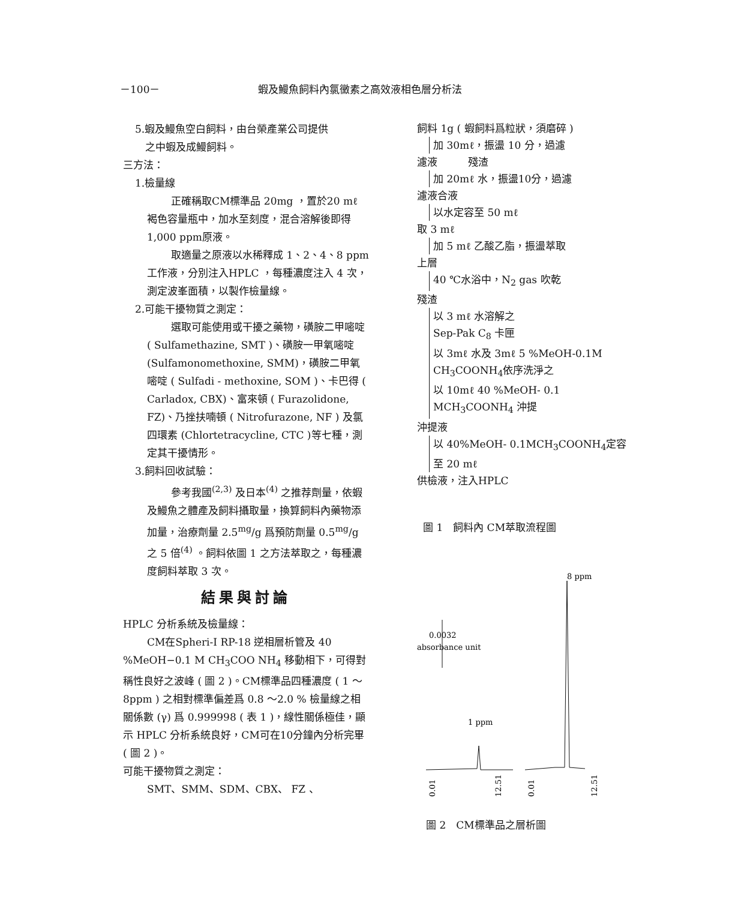－100－ 蝦及鰻魚飼料內氯黴素之高效液相色層分析法
5.蝦及鰻魚空白飼料，由台榮產業公司提供
　之中蝦及成鰻飼料。
三方法：
1.檢量線
正確稱取CM標準品 20mg ，置於20 mℓ 褐色容量瓶中，加水至刻度，混合溶解後即得 1,000 ppm原液。
取適量之原液以水稀釋成 1、2、4、8 ppm 工作液，分別注入HPLC ，每種濃度注入 4 次，測定波峯面積，以製作檢量線。
2.可能干擾物質之測定：
選取可能使用或干擾之藥物，磺胺二甲嘧啶 ( Sulfamethazine, SMT )、磺胺一甲氧嘧啶 (Sulfamonomethoxine, SMM)，磺胺二甲氧嘧啶 ( Sulfadi - methoxine, SOM )、卡巴得 ( Carladox, CBX)、富來頓 ( Furazolidone, FZ)、乃挫扶喃頓 ( Nitrofurazone, NF ) 及氯四環素 (Chlortetracycline, CTC )等七種，測定其干擾情形。
3.飼料回收試驗：
參考我國<sup>(2,3)</sup> 及日本<sup>(4)</sup> 之推荐劑量，依蝦及鰻魚之體產及飼料攝取量，換算飼料內藥物添加量，治療劑量 2.5<sup>mg</sup>/g 爲預防劑量 0.5<sup>mg</sup>/g 之 5 倍<sup>(4)</sup> 。飼料依圖 1 之方法萃取之，每種濃度飼料萃取 3 次。
結果與討論
HPLC 分析系統及檢量線：
CM在Spheri-I RP-18 逆相層析管及 40 %MeOH−0.1 M CH<sub>3</sub>COO NH<sub>4</sub> 移動相下，可得對稱性良好之波峰 ( 圖 2 )。CM標準品四種濃度 ( 1 ～ 8ppm ) 之相對標準偏差爲 0.8 ～2.0 % 檢量線之相關係數 (γ) 爲 0.999998 ( 表 1 )，線性關係極佳，顯示 HPLC 分析系統良好，CM可在10分鐘內分析完畢 ( 圖 2 )。
可能干擾物質之測定：
SMT、SMM、SDM、CBX、 FZ 、
飼料 1g ( 蝦飼料爲粒狀，須磨碎 )
加 30mℓ，振盪 10 分，過濾
濾液　　　殘渣
加 20mℓ 水，振盪10分，過濾
濾液合液
以水定容至 50 mℓ
取 3 mℓ
加 5 mℓ 乙酸乙脂，振盪萃取
上層
40 ℃水浴中，N<sub>2</sub> gas 吹乾
殘渣
以 3 mℓ 水溶解之
Sep-Pak C<sub>8</sub> 卡匣
以 3mℓ 水及 3mℓ 5 %MeOH-0.1M CH<sub>3</sub>COONH<sub>4</sub>依序洗淨之
以 10mℓ 40 %MeOH- 0.1 MCH<sub>3</sub>COONH<sub>4</sub> 沖提
沖提液
以 40%MeOH- 0.1MCH<sub>3</sub>COONH<sub>4</sub>定容至 20 mℓ
供檢液，注入HPLC
圖 1　飼料內 CM萃取流程圖
8 ppm
0.0032
absorbance unit
1 ppm
0.01
12.51
0.01
12.51
圖 2　CM標準品之層析圖